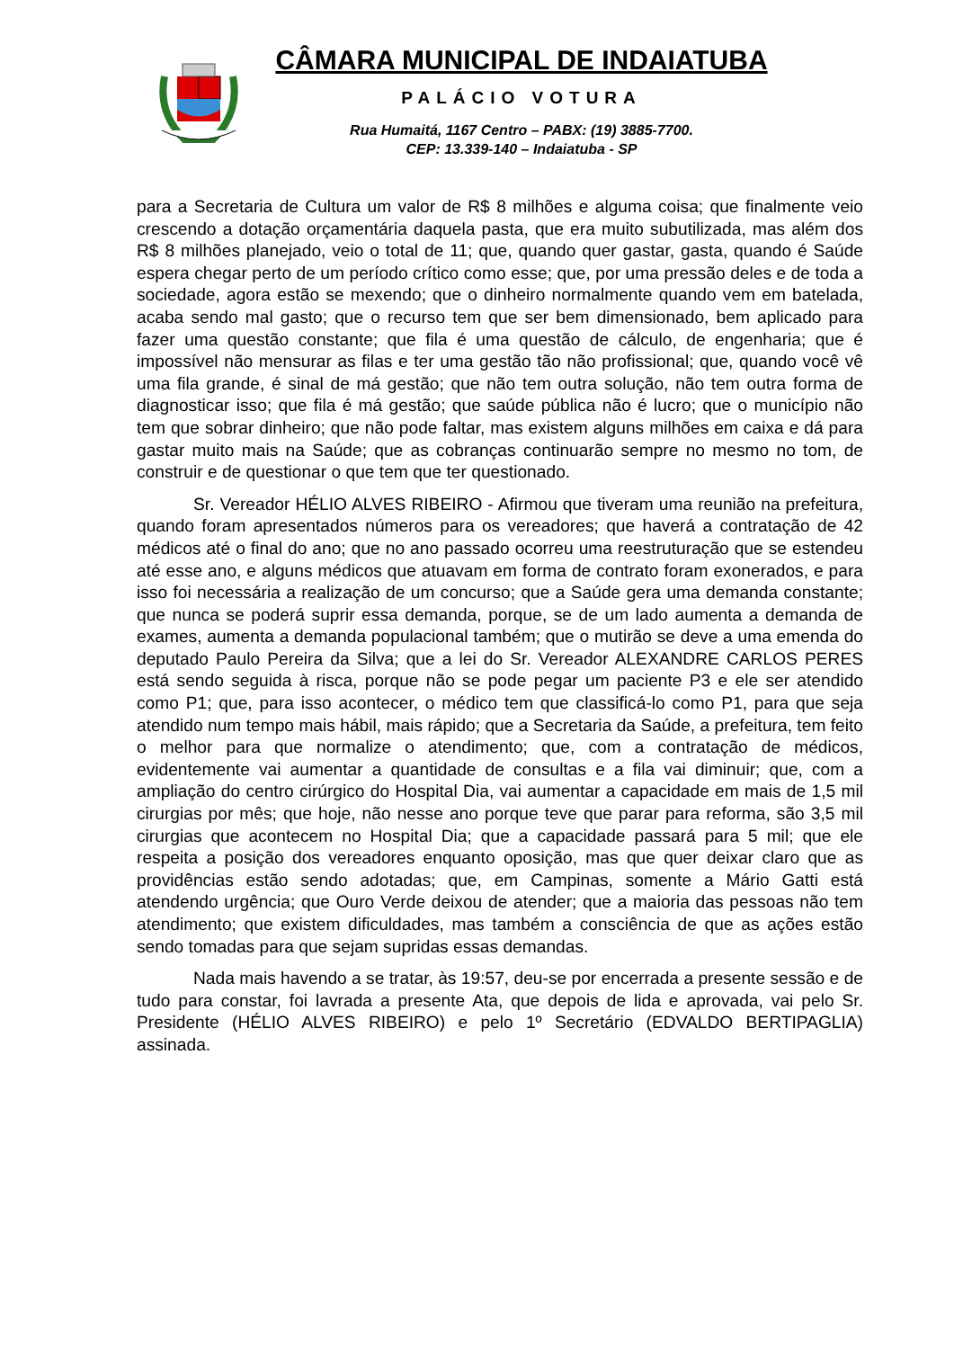CÂMARA MUNICIPAL DE INDAIATUBA
PALÁCIO VOTURA
Rua Humaitá, 1167 Centro – PABX: (19) 3885-7700.
CEP: 13.339-140 – Indaiatuba - SP
para a Secretaria de Cultura um valor de R$ 8 milhões e alguma coisa; que finalmente veio crescendo a dotação orçamentária daquela pasta, que era muito subutilizada, mas além dos R$ 8 milhões planejado, veio o total de 11; que, quando quer gastar, gasta, quando é Saúde espera chegar perto de um período crítico como esse; que, por uma pressão deles e de toda a sociedade, agora estão se mexendo; que o dinheiro normalmente quando vem em batelada, acaba sendo mal gasto; que o recurso tem que ser bem dimensionado, bem aplicado para fazer uma questão constante; que fila é uma questão de cálculo, de engenharia; que é impossível não mensurar as filas e ter uma gestão tão não profissional; que, quando você vê uma fila grande, é sinal de má gestão; que não tem outra solução, não tem outra forma de diagnosticar isso; que fila é má gestão; que saúde pública não é lucro; que o município não tem que sobrar dinheiro; que não pode faltar, mas existem alguns milhões em caixa e dá para gastar muito mais na Saúde; que as cobranças continuarão sempre no mesmo no tom, de construir e de questionar o que tem que ter questionado.
Sr. Vereador HÉLIO ALVES RIBEIRO - Afirmou que tiveram uma reunião na prefeitura, quando foram apresentados números para os vereadores; que haverá a contratação de 42 médicos até o final do ano; que no ano passado ocorreu uma reestruturação que se estendeu até esse ano, e alguns médicos que atuavam em forma de contrato foram exonerados, e para isso foi necessária a realização de um concurso; que a Saúde gera uma demanda constante; que nunca se poderá suprir essa demanda, porque, se de um lado aumenta a demanda de exames, aumenta a demanda populacional também; que o mutirão se deve a uma emenda do deputado Paulo Pereira da Silva; que a lei do Sr. Vereador ALEXANDRE CARLOS PERES está sendo seguida à risca, porque não se pode pegar um paciente P3 e ele ser atendido como P1; que, para isso acontecer, o médico tem que classificá-lo como P1, para que seja atendido num tempo mais hábil, mais rápido; que a Secretaria da Saúde, a prefeitura, tem feito o melhor para que normalize o atendimento; que, com a contratação de médicos, evidentemente vai aumentar a quantidade de consultas e a fila vai diminuir; que, com a ampliação do centro cirúrgico do Hospital Dia, vai aumentar a capacidade em mais de 1,5 mil cirurgias por mês; que hoje, não nesse ano porque teve que parar para reforma, são 3,5 mil cirurgias que acontecem no Hospital Dia; que a capacidade passará para 5 mil; que ele respeita a posição dos vereadores enquanto oposição, mas que quer deixar claro que as providências estão sendo adotadas; que, em Campinas, somente a Mário Gatti está atendendo urgência; que Ouro Verde deixou de atender; que a maioria das pessoas não tem atendimento; que existem dificuldades, mas também a consciência de que as ações estão sendo tomadas para que sejam supridas essas demandas.
Nada mais havendo a se tratar, às 19:57, deu-se por encerrada a presente sessão e de tudo para constar, foi lavrada a presente Ata, que depois de lida e aprovada, vai pelo Sr. Presidente (HÉLIO ALVES RIBEIRO) e pelo 1º Secretário (EDVALDO BERTIPAGLIA) assinada.